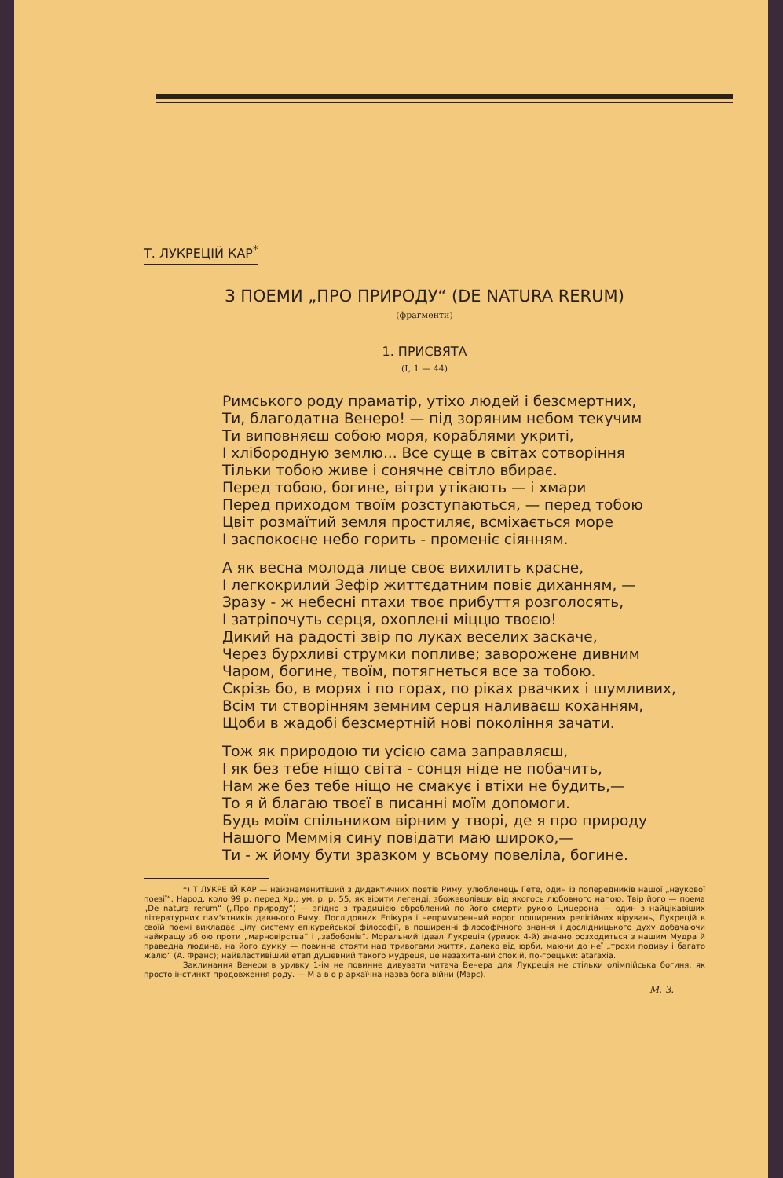Т. ЛУКРЕЦІЙ КАР<sup>*</sup>
З ПОЕМИ „ПРО ПРИРОДУ“ (DE NATURA RERUM)
(фрагменти)
1. ПРИСВЯТА
(I, 1 — 44)
Римського роду праматір, утіхо людей і безсмертних,
Ти, благодатна Венеро! — під зоряним небом текучим
Ти виповняєш собою моря, кораблями укриті,
І хліборoдную землю... Все суще в світах сотворіння
Тільки тобою живе і сонячне світло вбирає.
Перед тобою, богине, вітри утікають — і хмари
Перед приходом твоїм розступаються, — перед тобою
Цвіт розмаїтий земля простиляє, всміхається море
І заспокоєне небо горить - променіє сіянням.
А як весна молода лице своє вихилить красне,
І легкокрилий Зефір життєдатним повіє диханням, —
Зразу - ж небесні птахи твоє прибуття розголосять,
І затріпочуть серця, охоплені міццю твоєю!
Дикий на радості звір по луках веселих заскаче,
Через бурхливі струмки попливе; заворожене дивним
Чаром, богине, твоїм, потягнеться все за тобою.
Скрізь бо, в морях і по горах, по ріках рвачких і шумливих,
Всім ти створінням земним серця наливаєш коханням,
Щоби в жадобі безсмертній нові покоління зачати.
Тож як природою ти усією сама заправляєш,
І як без тебе ніщо світа - сонця ніде не побачить,
Нам же без тебе ніщо не смакує і втіхи не будить,—
То я й благаю твоєї в писанні моїм допомоги.
Будь моїм спільником вірним у творі, де я про природу
Нашого Меммія сину повідати маю широко,—
Ти - ж йому бути зразком у всьому повеліла, богине.
*) Т ЛУКРЕ ІЙ КАР — найзнаменитіший з дидактичних поетів Риму, улюбленець Гете, один із попередників нашої „наукової поезії“. Народ. коло 99 р. перед Хр.; ум. р. р. 55, як вірити легенді, збожеволівши від якогось любовного напою. Твір його — поема „De natura rerum“ („Про природу“) — згідно з традицією оброблений по його смерти рукою Цицерона — один з найцікавіших літературних пам'ятників давнього Риму. Послідовник Епікура і непримиренний ворог поширених релігійних вірувань, Лукрецій в своїй поемі викладає цілу систему епікурейської філософії, в поширенні філософічного знання і дослідницького духу добачаючи найкращу зб ою проти „марновірства“ і „забобонів“. Моральний ідеал Лукреція (уривок 4-й) значно розходиться з нашим Мудра й праведна людина, на його думку — повинна стояти над тривогами життя, далеко від юрби, маючи до неї „трохи подиву і багато жалю“ (А. Франс); найвластивіший етап душевний такого мудреця, це незахитаний спокій, по-грецьки: ataraxia.
Заклинання Венери в уривку 1-ім не повинне дивувати читача Венера для Лукреція не стільки олімпійська богиня, як просто інстинкт продовження роду. — М а в о р архаїчна назва бога війни (Марс).
М. З.